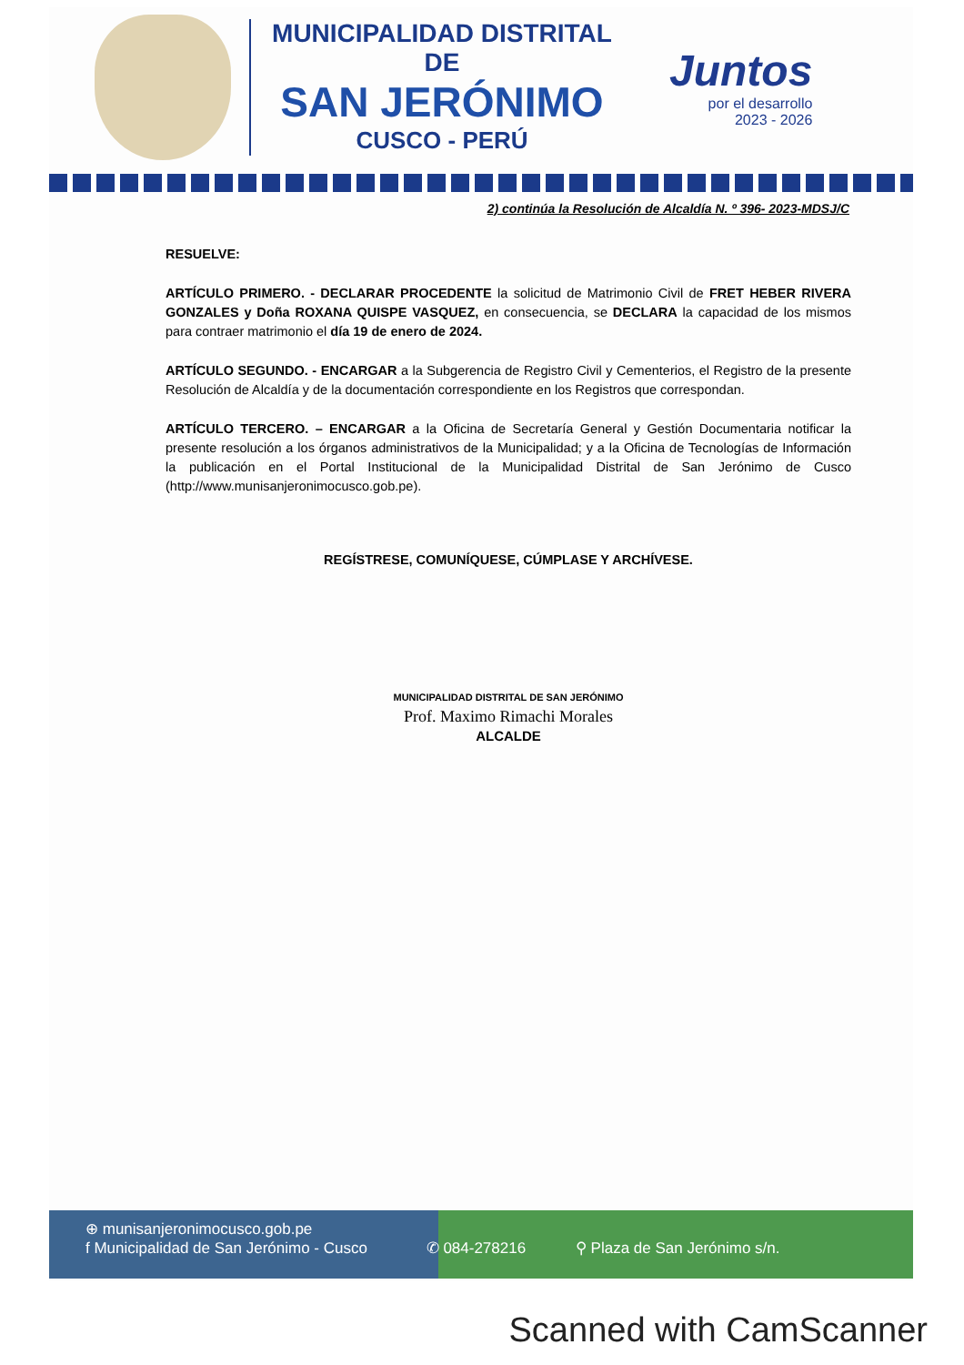MUNICIPALIDAD DISTRITAL DE
SAN JERÓNIMO
CUSCO - PERÚ
Juntos
por el desarrollo
2023 - 2026
2) continúa la Resolución de Alcaldía N. º 396- 2023-MDSJ/C
RESUELVE:
ARTÍCULO PRIMERO. - DECLARAR PROCEDENTE la solicitud de Matrimonio Civil de FRET HEBER RIVERA GONZALES y Doña ROXANA QUISPE VASQUEZ, en consecuencia, se DECLARA la capacidad de los mismos para contraer matrimonio el día 19 de enero de 2024.
ARTÍCULO SEGUNDO. - ENCARGAR a la Subgerencia de Registro Civil y Cementerios, el Registro de la presente Resolución de Alcaldía y de la documentación correspondiente en los Registros que correspondan.
ARTÍCULO TERCERO. – ENCARGAR a la Oficina de Secretaría General y Gestión Documentaria notificar la presente resolución a los órganos administrativos de la Municipalidad; y a la Oficina de Tecnologías de Información la publicación en el Portal Institucional de la Municipalidad Distrital de San Jerónimo de Cusco (http://www.munisanjeronimocusco.gob.pe).
REGÍSTRESE, COMUNÍQUESE, CÚMPLASE Y ARCHÍVESE.
MUNICIPALIDAD DISTRITAL DE SAN JERÓNIMO
Prof. Maximo Rimachi Morales
ALCALDE
⊕ munisanjeronimocusco.gob.pe
f Municipalidad de San Jerónimo - Cusco ✆ 084-278216 ⚲ Plaza de San Jerónimo s/n.
Scanned with CamScanner